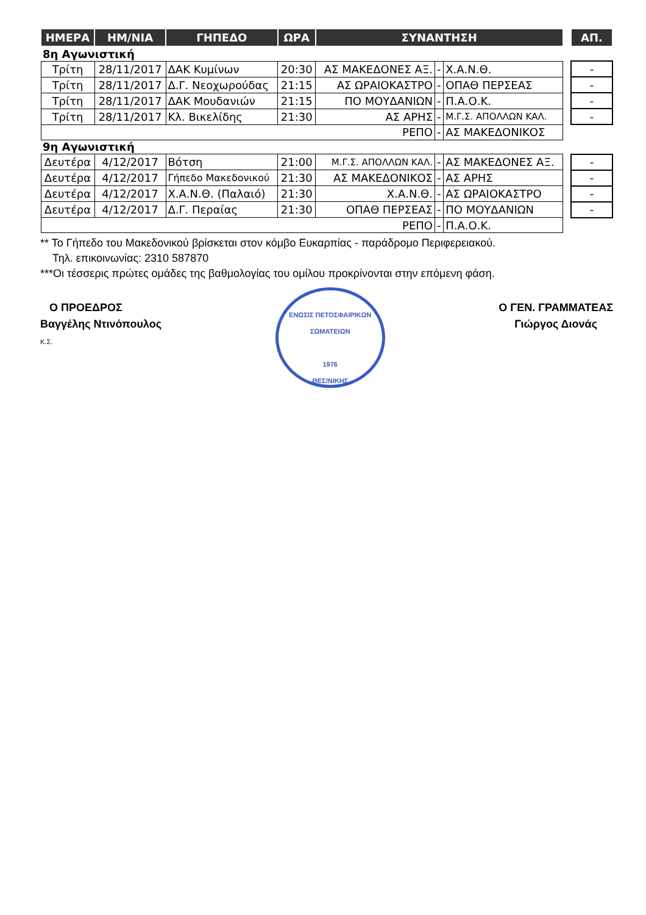| ΗΜΕΡΑ | ΗΜ/ΝΙΑ | ΓΗΠΕΔΟ | ΩΡΑ | ΣΥΝΑΝΤΗΣΗ | | | | ΑΠ. |
| --- | --- | --- | --- | --- | --- | --- | --- | --- |
| 8η Αγωνιστική | | | | | | | | |
| Τρίτη | 28/11/2017 | ΔΑΚ Κυμίνων | 20:30 | ΑΣ ΜΑΚΕΔΟΝΕΣ ΑΞ. | - | Χ.Α.Ν.Θ. | | - |
| Τρίτη | 28/11/2017 | Δ.Γ. Νεοχωρούδας | 21:15 | ΑΣ ΩΡΑΙΟΚΑΣΤΡΟ | - | ΟΠΑΘ ΠΕΡΣΕΑΣ | | - |
| Τρίτη | 28/11/2017 | ΔΑΚ Μουδανιών | 21:15 | ΠΟ ΜΟΥΔΑΝΙΩΝ | - | Π.Α.Ο.Κ. | | - |
| Τρίτη | 28/11/2017 | Κλ. Βικελίδης | 21:30 | ΑΣ ΑΡΗΣ | - | Μ.Γ.Σ. ΑΠΟΛΛΩΝ ΚΑΛ. | | - |
| ΡΕΠΟ | | | | | - | ΑΣ ΜΑΚΕΔΟΝΙΚΟΣ | | |
| 9η Αγωνιστική | | | | | | | | |
| Δευτέρα | 4/12/2017 | Βότση | 21:00 | Μ.Γ.Σ. ΑΠΟΛΛΩΝ ΚΑΛ. | - | ΑΣ ΜΑΚΕΔΟΝΕΣ ΑΞ. | | - |
| Δευτέρα | 4/12/2017 | Γήπεδο Μακεδονικού | 21:30 | ΑΣ ΜΑΚΕΔΟΝΙΚΟΣ | - | ΑΣ ΑΡΗΣ | | - |
| Δευτέρα | 4/12/2017 | Χ.Α.Ν.Θ. (Παλαιό) | 21:30 | Χ.Α.Ν.Θ. | - | ΑΣ ΩΡΑΙΟΚΑΣΤΡΟ | | - |
| Δευτέρα | 4/12/2017 | Δ.Γ. Περαίας | 21:30 | ΟΠΑΘ ΠΕΡΣΕΑΣ | - | ΠΟ ΜΟΥΔΑΝΙΩΝ | | - |
| ΡΕΠΟ | | | | | - | Π.Α.Ο.Κ. | | |
** Το Γήπεδο του Μακεδονικού βρίσκεται στον κόμβο Ευκαρπίας - παράδρομο Περιφερειακού.
Τηλ. επικοινωνίας: 2310 587870
***Οι τέσσερις πρώτες ομάδες της βαθμολογίας του ομίλου προκρίνονται στην επόμενη φάση.
Ο ΠΡΟΕΔΡΟΣ
Βαγγέλης Ντινόπουλος
Κ.Σ.
ΕΝΩΣΙΣ ΠΕΤΟΣΦΑΙΡΙΚΩΝ ΣΩΜΑΤΕΙΩΝ
1976
ΘΕΣ/ΝΙΚΗΣ
Ο ΓΕΝ. ΓΡΑΜΜΑΤΕΑΣ
Γιώργος Διονάς